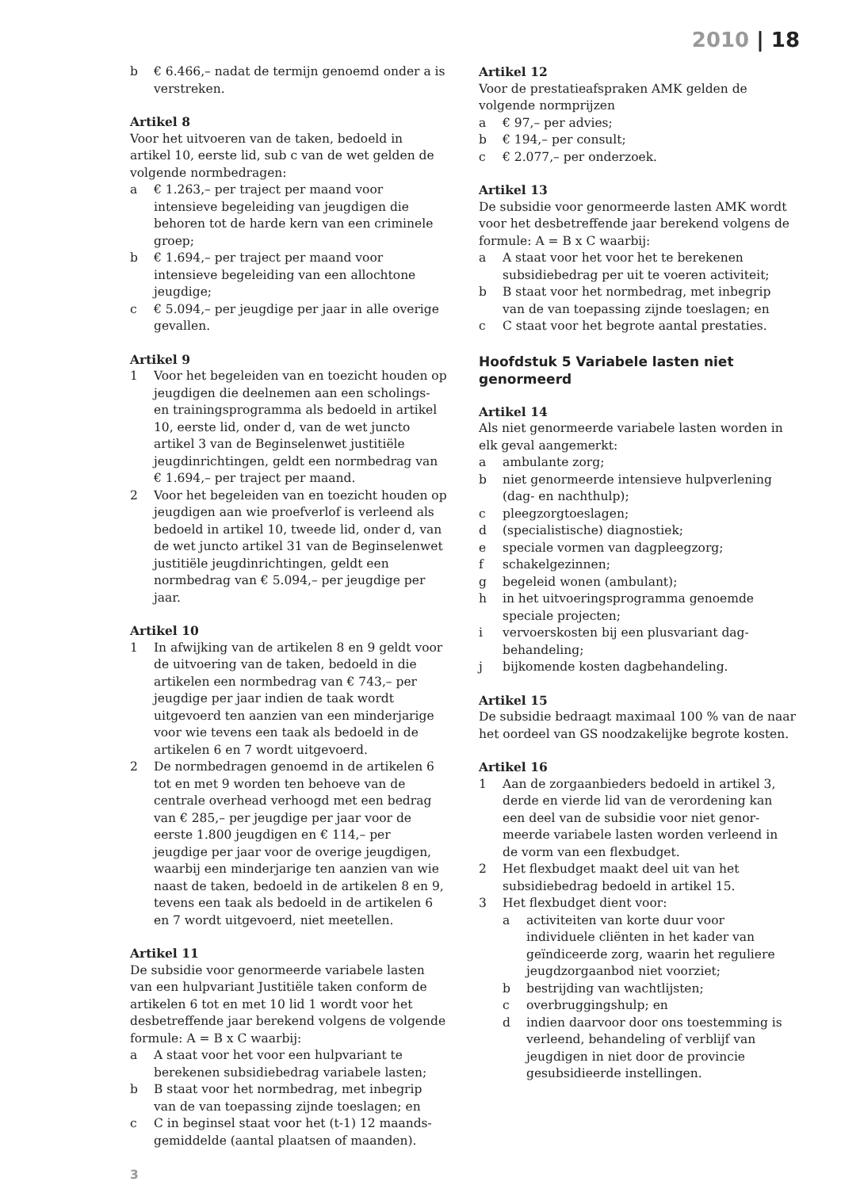2010 | 18
b € 6.466,– nadat de termijn genoemd onder a is verstreken.
Artikel 8
Voor het uitvoeren van de taken, bedoeld in artikel 10, eerste lid, sub c van de wet gelden de volgende normbedragen:
a € 1.263,– per traject per maand voor intensieve begeleiding van jeugdigen die behoren tot de harde kern van een criminele groep;
b € 1.694,– per traject per maand voor intensieve begeleiding van een allochtone jeugdige;
c € 5.094,– per jeugdige per jaar in alle overige gevallen.
Artikel 9
1 Voor het begeleiden van en toezicht houden op jeugdigen die deelnemen aan een scholings- en trainingsprogramma als bedoeld in artikel 10, eerste lid, onder d, van de wet juncto artikel 3 van de Beginselenwet justitiële jeugdinrichtingen, geldt een normbedrag van € 1.694,– per traject per maand.
2 Voor het begeleiden van en toezicht houden op jeugdigen aan wie proefverlof is verleend als bedoeld in artikel 10, tweede lid, onder d, van de wet juncto artikel 31 van de Beginselenwet justitiële jeugdinrichtingen, geldt een normbedrag van € 5.094,– per jeugdige per jaar.
Artikel 10
1 In afwijking van de artikelen 8 en 9 geldt voor de uitvoering van de taken, bedoeld in die artikelen een normbedrag van € 743,– per jeugdige per jaar indien de taak wordt uitgevoerd ten aanzien van een minderjarige voor wie tevens een taak als bedoeld in de artikelen 6 en 7 wordt uitgevoerd.
2 De normbedragen genoemd in de artikelen 6 tot en met 9 worden ten behoeve van de centrale overhead verhoogd met een bedrag van € 285,– per jeugdige per jaar voor de eerste 1.800 jeugdigen en € 114,– per jeugdige per jaar voor de overige jeugdigen, waarbij een minderjarige ten aanzien van wie naast de taken, bedoeld in de artikelen 8 en 9, tevens een taak als bedoeld in de artikelen 6 en 7 wordt uitgevoerd, niet meetellen.
Artikel 11
De subsidie voor genormeerde variabele lasten van een hulpvariant Justitiële taken conform de artikelen 6 tot en met 10 lid 1 wordt voor het desbetreffende jaar berekend volgens de volgende formule: A = B x C waarbij:
a A staat voor het voor een hulpvariant te berekenen subsidiebedrag variabele lasten;
b B staat voor het normbedrag, met inbegrip van de van toepassing zijnde toeslagen; en
c C in beginsel staat voor het (t-1) 12 maands­gemiddelde (aantal plaatsen of maanden).
Artikel 12
Voor de prestatieafspraken AMK gelden de volgende normprijzen
a € 97,– per advies;
b € 194,– per consult;
c € 2.077,– per onderzoek.
Artikel 13
De subsidie voor genormeerde lasten AMK wordt voor het desbetreffende jaar berekend volgens de formule: A = B x C waarbij:
a A staat voor het voor het te berekenen subsidiebedrag per uit te voeren activiteit;
b B staat voor het normbedrag, met inbegrip van de van toepassing zijnde toeslagen; en
c C staat voor het begrote aantal prestaties.
Hoofdstuk 5 Variabele lasten niet genormeerd
Artikel 14
Als niet genormeerde variabele lasten worden in elk geval aangemerkt:
a ambulante zorg;
b niet genormeerde intensieve hulpverlening (dag- en nachthulp);
c pleegzorgtoeslagen;
d (specialistische) diagnostiek;
e speciale vormen van dagpleegzorg;
f schakelgezinnen;
g begeleid wonen (ambulant);
h in het uitvoeringsprogramma genoemde speciale projecten;
i vervoerskosten bij een plusvariant dag­behandeling;
j bijkomende kosten dagbehandeling.
Artikel 15
De subsidie bedraagt maximaal 100 % van de naar het oordeel van GS noodzakelijke begrote kosten.
Artikel 16
1 Aan de zorgaanbieders bedoeld in artikel 3, derde en vierde lid van de verordening kan een deel van de subsidie voor niet genor­meerde variabele lasten worden verleend in de vorm van een flexbudget.
2 Het flexbudget maakt deel uit van het subsidiebedrag bedoeld in artikel 15.
3 Het flexbudget dient voor:
a activiteiten van korte duur voor individuele cliënten in het kader van geïndiceerde zorg, waarin het reguliere jeugdzorgaanbod niet voorziet;
b bestrijding van wachtlijsten;
c overbruggingshulp; en
d indien daarvoor door ons toestemming is verleend, behandeling of verblijf van jeugdigen in niet door de provincie gesubsidieerde instellingen.
3